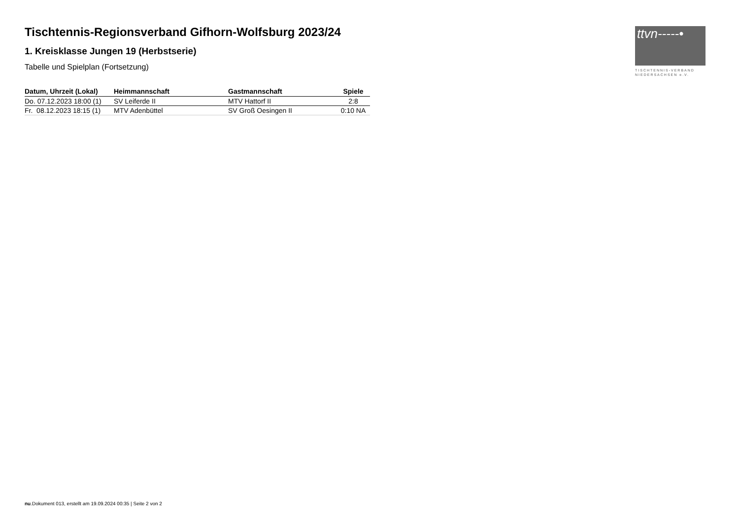Tischtennis-Regionsverband Gifhorn-Wolfsburg 2023/24
1. Kreisklasse Jungen 19 (Herbstserie)
Tabelle und Spielplan (Fortsetzung)
| Datum, Uhrzeit (Lokal) | Heimmannschaft | Gastmannschaft | Spiele |
| --- | --- | --- | --- |
| Do. 07.12.2023 18:00 (1) | SV Leiferde II | MTV Hattorf II | 2:8 |
| Fr. 08.12.2023 18:15 (1) | MTV Adenbüttel | SV Groß Oesingen II | 0:10 NA |
ttvn-----•
TISCHTENNIS-VERBAND
NIEDERSACHSEN e.V.
nu.Dokument 013, erstellt am 19.09.2024 00:35 | Seite 2 von 2